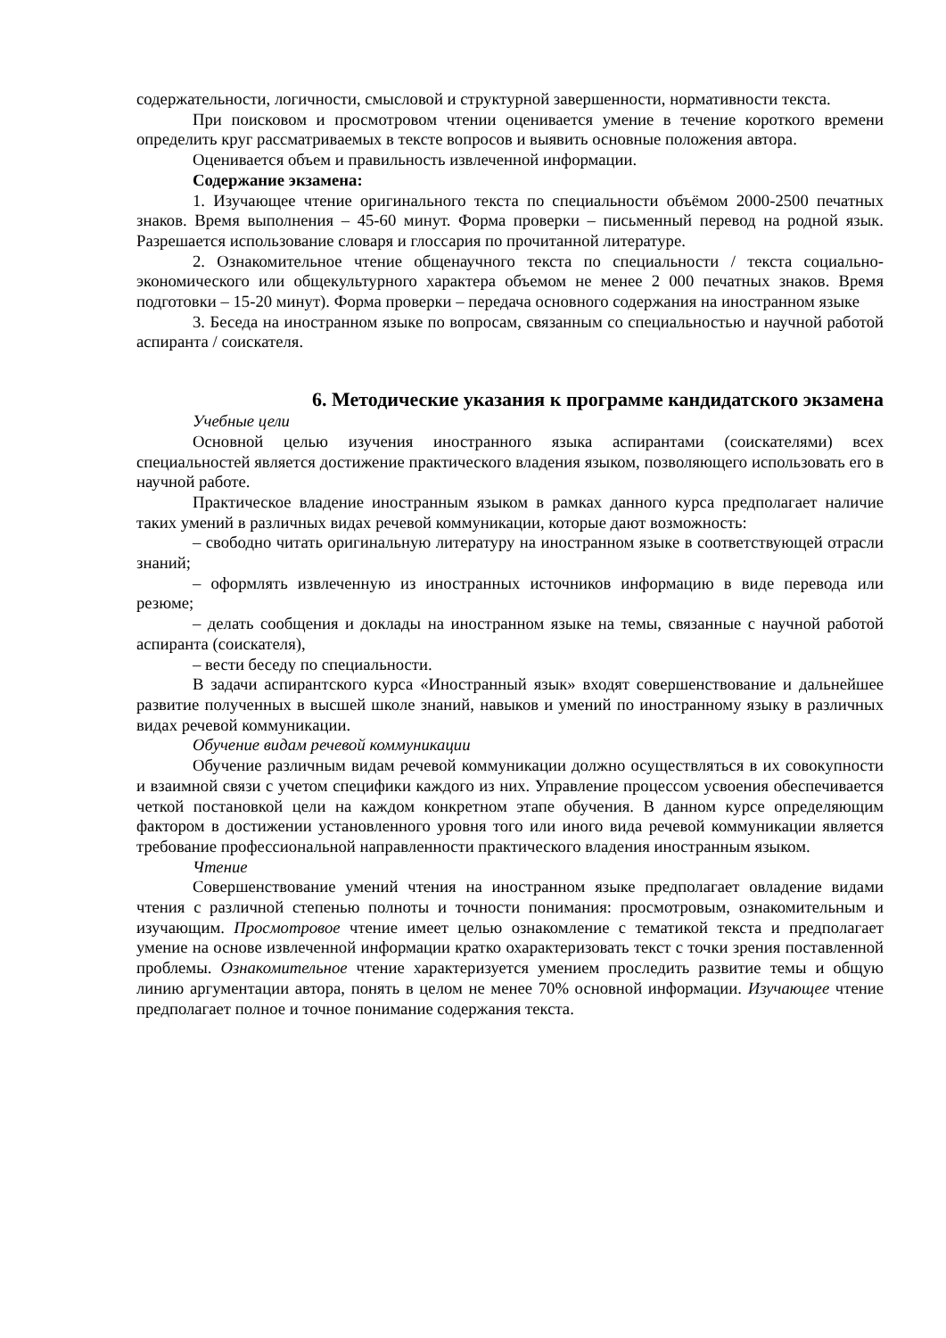содержательности, логичности, смысловой и структурной завершенности, нормативности текста.
При поисковом и просмотровом чтении оценивается умение в течение короткого времени определить круг рассматриваемых в тексте вопросов и выявить основные положения автора.
Оценивается объем и правильность извлеченной информации.
Содержание экзамена:
1. Изучающее чтение оригинального текста по специальности объёмом 2000-2500 печатных знаков. Время выполнения – 45-60 минут. Форма проверки – письменный перевод на родной язык. Разрешается использование словаря и глоссария по прочитанной литературе.
2. Ознакомительное чтение общенаучного текста по специальности / текста социально-экономического или общекультурного характера объемом не менее 2 000 печатных знаков. Время подготовки – 15-20 минут). Форма проверки – передача основного содержания на иностранном языке
3. Беседа на иностранном языке по вопросам, связанным со специальностью и научной работой аспиранта / соискателя.
6. Методические указания к программе кандидатского экзамена
Учебные цели
Основной целью изучения иностранного языка аспирантами (соискателями) всех специальностей является достижение практического владения языком, позволяющего использовать его в научной работе.
Практическое владение иностранным языком в рамках данного курса предполагает наличие таких умений в различных видах речевой коммуникации, которые дают возможность:
– свободно читать оригинальную литературу на иностранном языке в соответствующей отрасли знаний;
– оформлять извлеченную из иностранных источников информацию в виде перевода или резюме;
– делать сообщения и доклады на иностранном языке на темы, связанные с научной работой аспиранта (соискателя),
– вести беседу по специальности.
В задачи аспирантского курса «Иностранный язык» входят совершенствование и дальнейшее развитие полученных в высшей школе знаний, навыков и умений по иностранному языку в различных видах речевой коммуникации.
Обучение видам речевой коммуникации
Обучение различным видам речевой коммуникации должно осуществляться в их совокупности и взаимной связи с учетом специфики каждого из них. Управление процессом усвоения обеспечивается четкой постановкой цели на каждом конкретном этапе обучения. В данном курсе определяющим фактором в достижении установленного уровня того или иного вида речевой коммуникации является требование профессиональной направленности практического владения иностранным языком.
Чтение
Совершенствование умений чтения на иностранном языке предполагает овладение видами чтения с различной степенью полноты и точности понимания: просмотровым, ознакомительным и изучающим. Просмотровое чтение имеет целью ознакомление с тематикой текста и предполагает умение на основе извлеченной информации кратко охарактеризовать текст с точки зрения поставленной проблемы. Ознакомительное чтение характеризуется умением проследить развитие темы и общую линию аргументации автора, понять в целом не менее 70% основной информации. Изучающее чтение предполагает полное и точное понимание содержания текста.